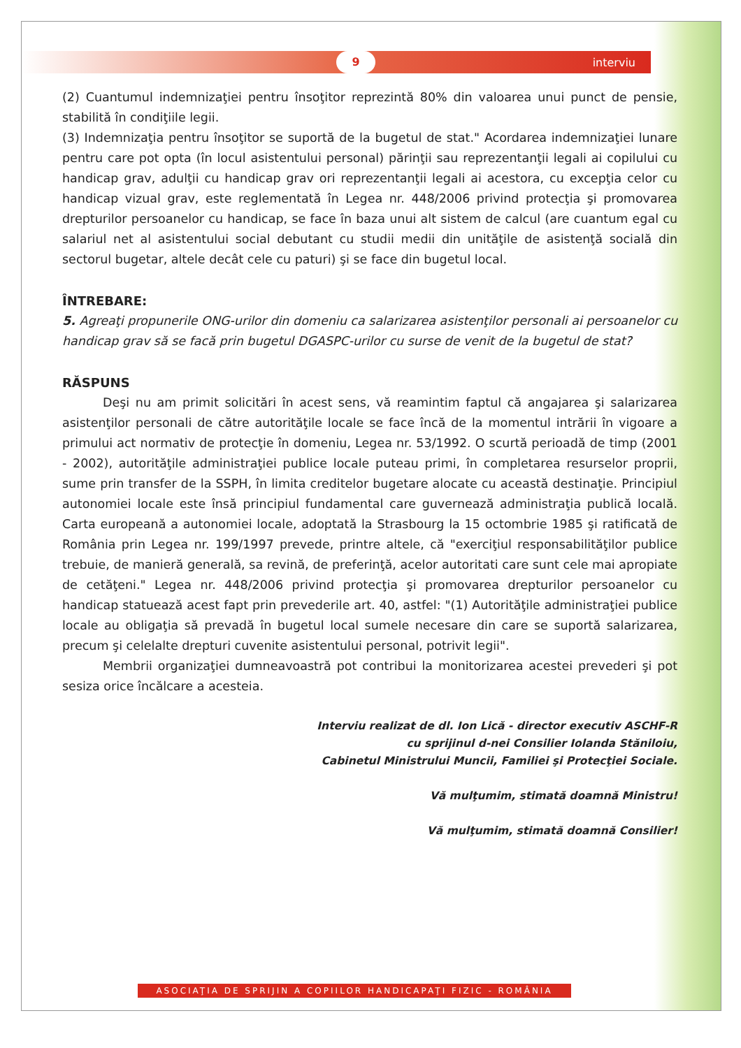9 interviu
(2) Cuantumul indemnizaţiei pentru însoţitor reprezintă 80% din valoarea unui punct de pensie, stabilită în condiţiile legii.
(3) Indemnizaţia pentru însoţitor se suportă de la bugetul de stat." Acordarea indemnizaţiei lunare pentru care pot opta (în locul asistentului personal) părinţii sau reprezentanţii legali ai copilului cu handicap grav, adulţii cu handicap grav ori reprezentanţii legali ai acestora, cu excepţia celor cu handicap vizual grav, este reglementată în Legea nr. 448/2006 privind protecţia şi promovarea drepturilor persoanelor cu handicap, se face în baza unui alt sistem de calcul (are cuantum egal cu salariul net al asistentului social debutant cu studii medii din unităţile de asistenţă socială din sectorul bugetar, altele decât cele cu paturi) şi se face din bugetul local.
ÎNTREBARE:
5. Agreaţi propunerile ONG-urilor din domeniu ca salarizarea asistenţilor personali ai persoanelor cu handicap grav să se facă prin bugetul DGASPC-urilor cu surse de venit de la bugetul de stat?
RĂSPUNS
Deşi nu am primit solicitări în acest sens, vă reamintim faptul că angajarea şi salarizarea asistenţilor personali de către autorităţile locale se face încă de la momentul intrării în vigoare a primului act normativ de protecţie în domeniu, Legea nr. 53/1992. O scurtă perioadă de timp (2001 - 2002), autorităţile administraţiei publice locale puteau primi, în completarea resurselor proprii, sume prin transfer de la SSPH, în limita creditelor bugetare alocate cu această destinaţie. Principiul autonomiei locale este însă principiul fundamental care guvernează administraţia publică locală. Carta europeană a autonomiei locale, adoptată la Strasbourg la 15 octombrie 1985 şi ratificată de România prin Legea nr. 199/1997 prevede, printre altele, că "exerciţiul responsabilităţilor publice trebuie, de manieră generală, sa revină, de preferinţă, acelor autoritati care sunt cele mai apropiate de cetăţeni." Legea nr. 448/2006 privind protecţia şi promovarea drepturilor persoanelor cu handicap statuează acest fapt prin prevederile art. 40, astfel: "(1) Autorităţile administraţiei publice locale au obligaţia să prevadă în bugetul local sumele necesare din care se suportă salarizarea, precum şi celelalte drepturi cuvenite asistentului personal, potrivit legii".
Membrii organizaţiei dumneavoastră pot contribui la monitorizarea acestei prevederi şi pot sesiza orice încălcare a acesteia.
Interviu realizat de dl. Ion Lică - director executiv ASCHF-R
cu sprijinul d-nei Consilier Iolanda Stăniloiu,
Cabinetul Ministrului Muncii, Familiei şi Protecţiei Sociale.
Vă mulţumim, stimată doamnă Ministru!
Vă mulţumim, stimată doamnă Consilier!
ASOCIAŢIA DE SPRIJIN A COPIILOR HANDICAPAŢI FIZIC - ROMÂNIA